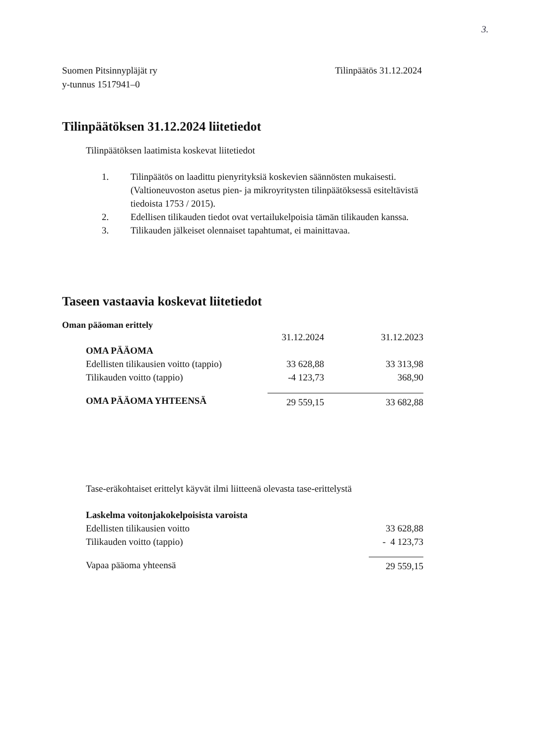3.
Suomen Pitsinnypläjät ry
y-tunnus 1517941–0
Tilinpäätös 31.12.2024
Tilinpäätöksen 31.12.2024 liitetiedot
Tilinpäätöksen laatimista koskevat liitetiedot
1. Tilinpäätös on laadittu pienyrityksiä koskevien säännösten mukaisesti. (Valtioneuvoston asetus pien- ja mikroyritysten tilinpäätöksessä esiteltävistä tiedoista 1753 / 2015).
2. Edellisen tilikauden tiedot ovat vertailukelpoisia tämän tilikauden kanssa.
3. Tilikauden jälkeiset olennaiset tapahtumat, ei mainittavaa.
Taseen vastaavia koskevat liitetiedot
Oman pääoman erittely
| | 31.12.2024 | 31.12.2023 |
| OMA PÄÄOMA | | |
| Edellisten tilikausien voitto (tappio) | 33 628,88 | 33 313,98 |
| Tilikauden voitto (tappio) | -4 123,73 | 368,90 |
| OMA PÄÄOMA YHTEENSÄ | 29 559,15 | 33 682,88 |
Tase-eräkohtaiset erittelyt käyvät ilmi liitteenä olevasta tase-erittelystä
| Laskelma voitonjakokelpoisista varoista | |
| Edellisten tilikausien voitto | 33 628,88 |
| Tilikauden voitto (tappio) | - 4 123,73 |
| Vapaa pääoma yhteensä | 29 559,15 |